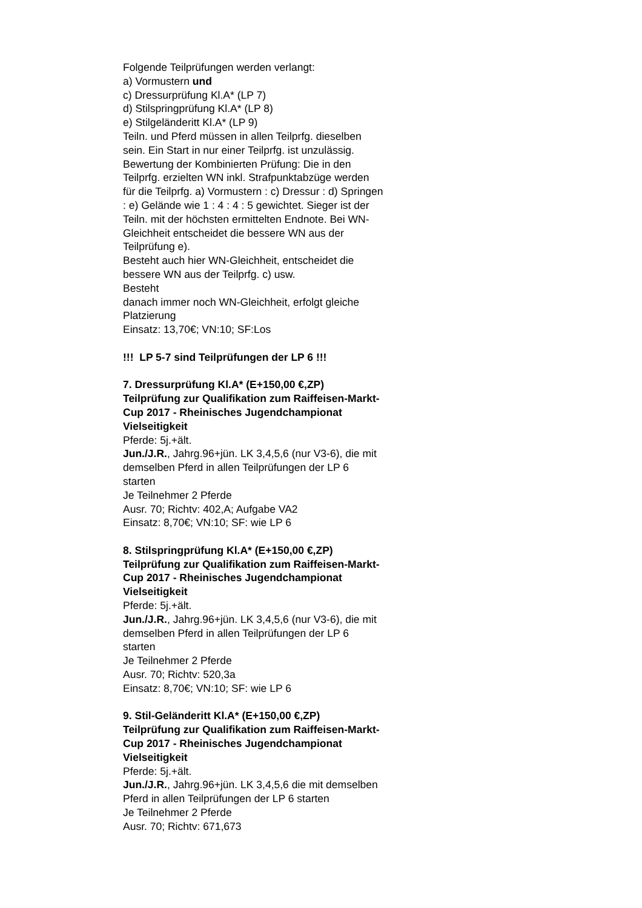Folgende Teilprüfungen werden verlangt:
a) Vormustern und
c) Dressurprüfung Kl.A* (LP 7)
d) Stilspringprüfung Kl.A* (LP 8)
e) Stilgeländeritt Kl.A* (LP 9)
Teiln. und Pferd müssen in allen Teilprfg. dieselben sein. Ein Start in nur einer Teilprfg. ist unzulässig. Bewertung der Kombinierten Prüfung: Die in den Teilprfg. erzielten WN inkl. Strafpunktabzüge werden für die Teilprfg. a) Vormustern : c) Dressur : d) Springen : e) Gelände wie 1 : 4 : 4 : 5 gewichtet. Sieger ist der Teiln. mit der höchsten ermittelten Endnote. Bei WN-Gleichheit entscheidet die bessere WN aus der Teilprüfung e).
Besteht auch hier WN-Gleichheit, entscheidet die bessere WN aus der Teilprfg. c) usw.
Besteht
danach immer noch WN-Gleichheit, erfolgt gleiche Platzierung
Einsatz: 13,70€; VN:10; SF:Los
!!! LP 5-7 sind Teilprüfungen der LP 6 !!!
7. Dressurprüfung Kl.A* (E+150,00 €,ZP)
Teilprüfung zur Qualifikation zum Raiffeisen-Markt-Cup 2017 - Rheinisches Jugendchampionat Vielseitigkeit
Pferde: 5j.+ält.
Jun./J.R., Jahrg.96+jün. LK 3,4,5,6 (nur V3-6), die mit demselben Pferd in allen Teilprüfungen der LP 6 starten
Je Teilnehmer 2 Pferde
Ausr. 70; Richtv: 402,A; Aufgabe VA2
Einsatz: 8,70€; VN:10; SF: wie LP 6
8. Stilspringprüfung Kl.A* (E+150,00 €,ZP)
Teilprüfung zur Qualifikation zum Raiffeisen-Markt-Cup 2017 - Rheinisches Jugendchampionat Vielseitigkeit
Pferde: 5j.+ält.
Jun./J.R., Jahrg.96+jün. LK 3,4,5,6 (nur V3-6), die mit demselben Pferd in allen Teilprüfungen der LP 6 starten
Je Teilnehmer 2 Pferde
Ausr. 70; Richtv: 520,3a
Einsatz: 8,70€; VN:10; SF: wie LP 6
9. Stil-Geländeritt Kl.A* (E+150,00 €,ZP)
Teilprüfung zur Qualifikation zum Raiffeisen-Markt-Cup 2017 - Rheinisches Jugendchampionat Vielseitigkeit
Pferde: 5j.+ält.
Jun./J.R., Jahrg.96+jün. LK 3,4,5,6 die mit demselben Pferd in allen Teilprüfungen der LP 6 starten
Je Teilnehmer 2 Pferde
Ausr. 70; Richtv: 671,673